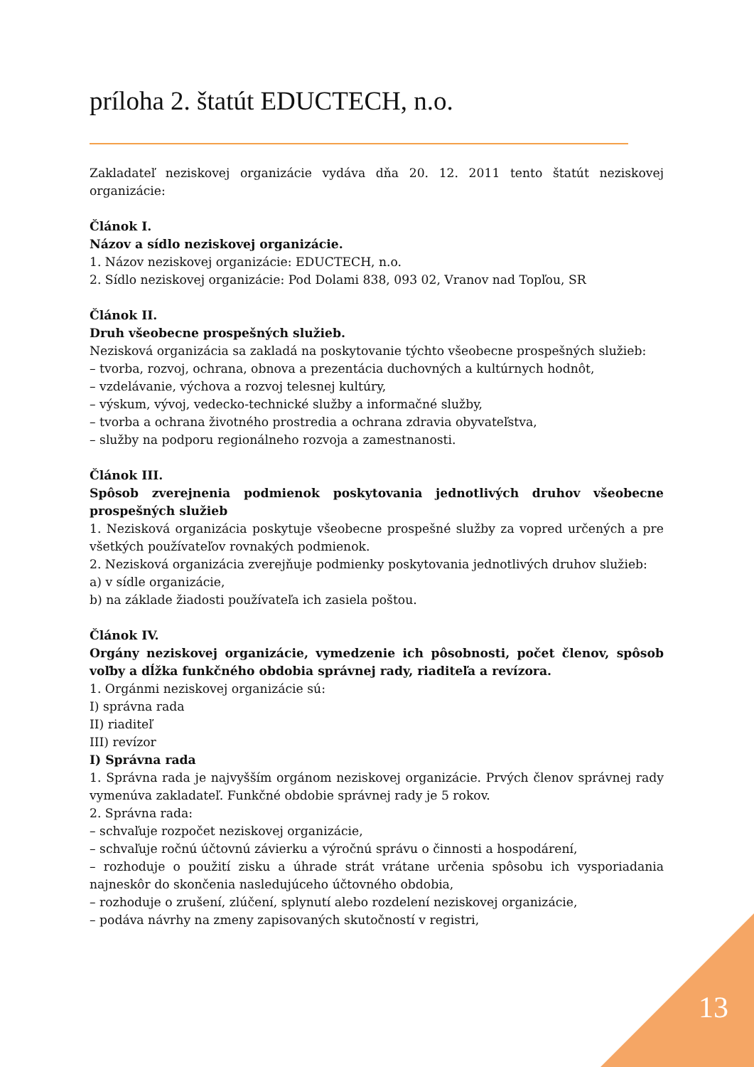príloha 2. štatút EDUCTECH, n.o.
Zakladateľ neziskovej organizácie vydáva dňa 20. 12. 2011 tento štatút neziskovej organizácie:
Článok I.
Názov a sídlo neziskovej organizácie.
1. Názov neziskovej organizácie: EDUCTECH, n.o.
2. Sídlo neziskovej organizácie: Pod Dolami 838, 093 02, Vranov nad Topľou, SR
Článok II.
Druh všeobecne prospešných služieb.
Nezisková organizácia sa zakladá na poskytovanie týchto všeobecne prospešných služieb:
– tvorba, rozvoj, ochrana, obnova a prezentácia duchovných a kultúrnych hodnôt,
– vzdelávanie, výchova a rozvoj telesnej kultúry,
– výskum, vývoj, vedecko-technické služby a informačné služby,
– tvorba a ochrana životného prostredia a ochrana zdravia obyvateľstva,
– služby na podporu regionálneho rozvoja a zamestnanosti.
Článok III.
Spôsob zverejnenia podmienok poskytovania jednotlivých druhov všeobecne prospešných služieb
1. Nezisková organizácia poskytuje všeobecne prospešné služby za vopred určených a pre všetkých používateľov rovnakých podmienok.
2. Nezisková organizácia zverejňuje podmienky poskytovania jednotlivých druhov služieb:
a) v sídle organizácie,
b) na základe žiadosti používateľa ich zasiela poštou.
Článok IV.
Orgány neziskovej organizácie, vymedzenie ich pôsobnosti, počet členov, spôsob voľby a dĺžka funkčného obdobia správnej rady, riaditeľa a revízora.
1. Orgánmi neziskovej organizácie sú:
I) správna rada
II) riaditeľ
III) revízor
I) Správna rada
1. Správna rada je najvyšším orgánom neziskovej organizácie. Prvých členov správnej rady vymenúva zakladateľ. Funkčné obdobie správnej rady je 5 rokov.
2. Správna rada:
– schvaľuje rozpočet neziskovej organizácie,
– schvaľuje ročnú účtovnú závierku a výročnú správu o činnosti a hospodárení,
– rozhoduje o použití zisku a úhrade strát vrátane určenia spôsobu ich vysporiadania najneskôr do skončenia nasledujúceho účtovného obdobia,
– rozhoduje o zrušení, zlúčení, splynutí alebo rozdelení neziskovej organizácie,
– podáva návrhy na zmeny zapisovaných skutočností v registri,
13